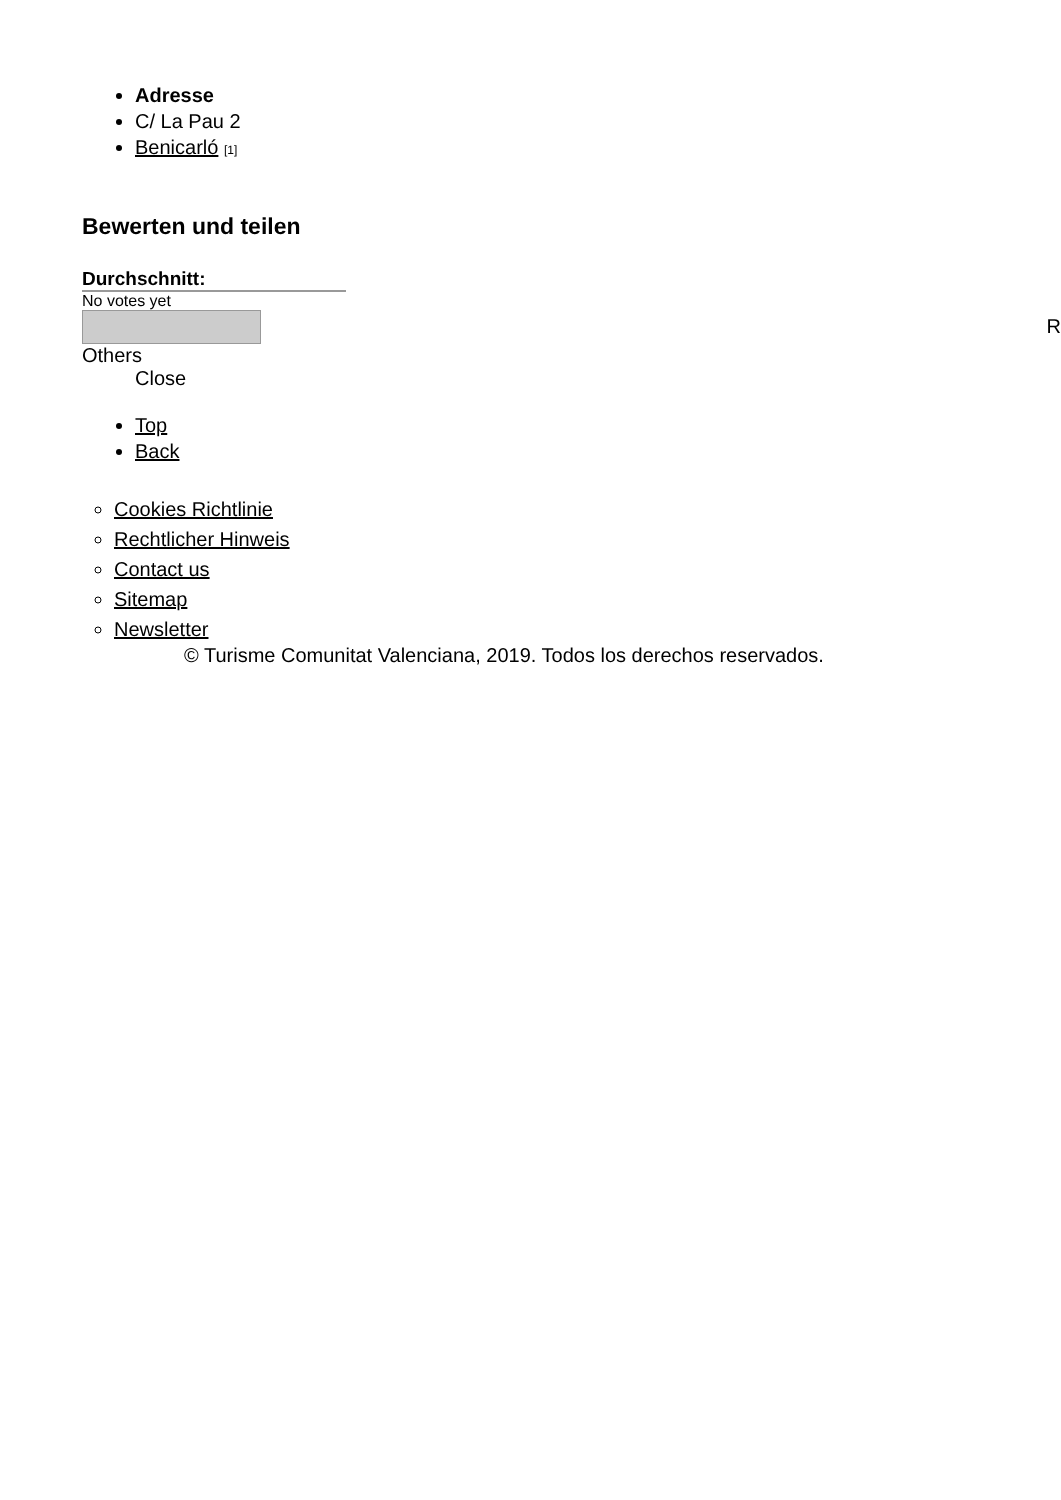Adresse
C/ La Pau 2
Benicarló [1]
Bewerten und teilen
Durchschnitt:
No votes yet
Others
Close
Top
Back
Cookies Richtlinie
Rechtlicher Hinweis
Contact us
Sitemap
Newsletter
© Turisme Comunitat Valenciana, 2019. Todos los derechos reservados.
R